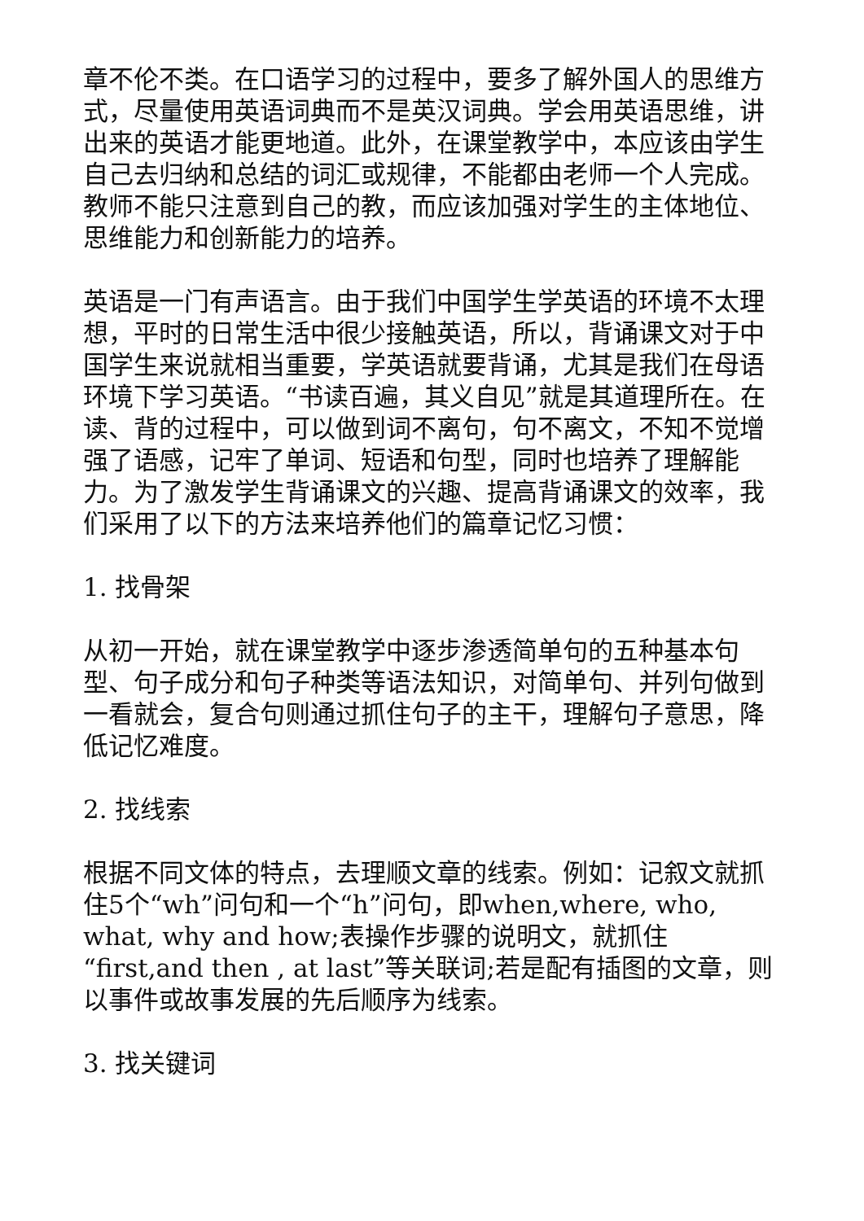章不伦不类。在口语学习的过程中，要多了解外国人的思维方式，尽量使用英语词典而不是英汉词典。学会用英语思维，讲出来的英语才能更地道。此外，在课堂教学中，本应该由学生自己去归纳和总结的词汇或规律，不能都由老师一个人完成。教师不能只注意到自己的教，而应该加强对学生的主体地位、思维能力和创新能力的培养。
英语是一门有声语言。由于我们中国学生学英语的环境不太理想，平时的日常生活中很少接触英语，所以，背诵课文对于中国学生来说就相当重要，学英语就要背诵，尤其是我们在母语环境下学习英语。“书读百遍，其义自见”就是其道理所在。在读、背的过程中，可以做到词不离句，句不离文，不知不觉增强了语感，记牢了单词、短语和句型，同时也培养了理解能力。为了激发学生背诵课文的兴趣、提高背诵课文的效率，我们采用了以下的方法来培养他们的篇章记忆习惯：
1. 找骨架
从初一开始，就在课堂教学中逐步渗透简单句的五种基本句型、句子成分和句子种类等语法知识，对简单句、并列句做到一看就会，复合句则通过抓住句子的主干，理解句子意思，降低记忆难度。
2. 找线索
根据不同文体的特点，去理顺文章的线索。例如：记叙文就抓住5个“wh”问句和一个“h”问句，即when,where, who, what, why and how;表操作步骤的说明文，就抓住“first,and then , at last”等关联词;若是配有插图的文章，则以事件或故事发展的先后顺序为线索。
3. 找关键词